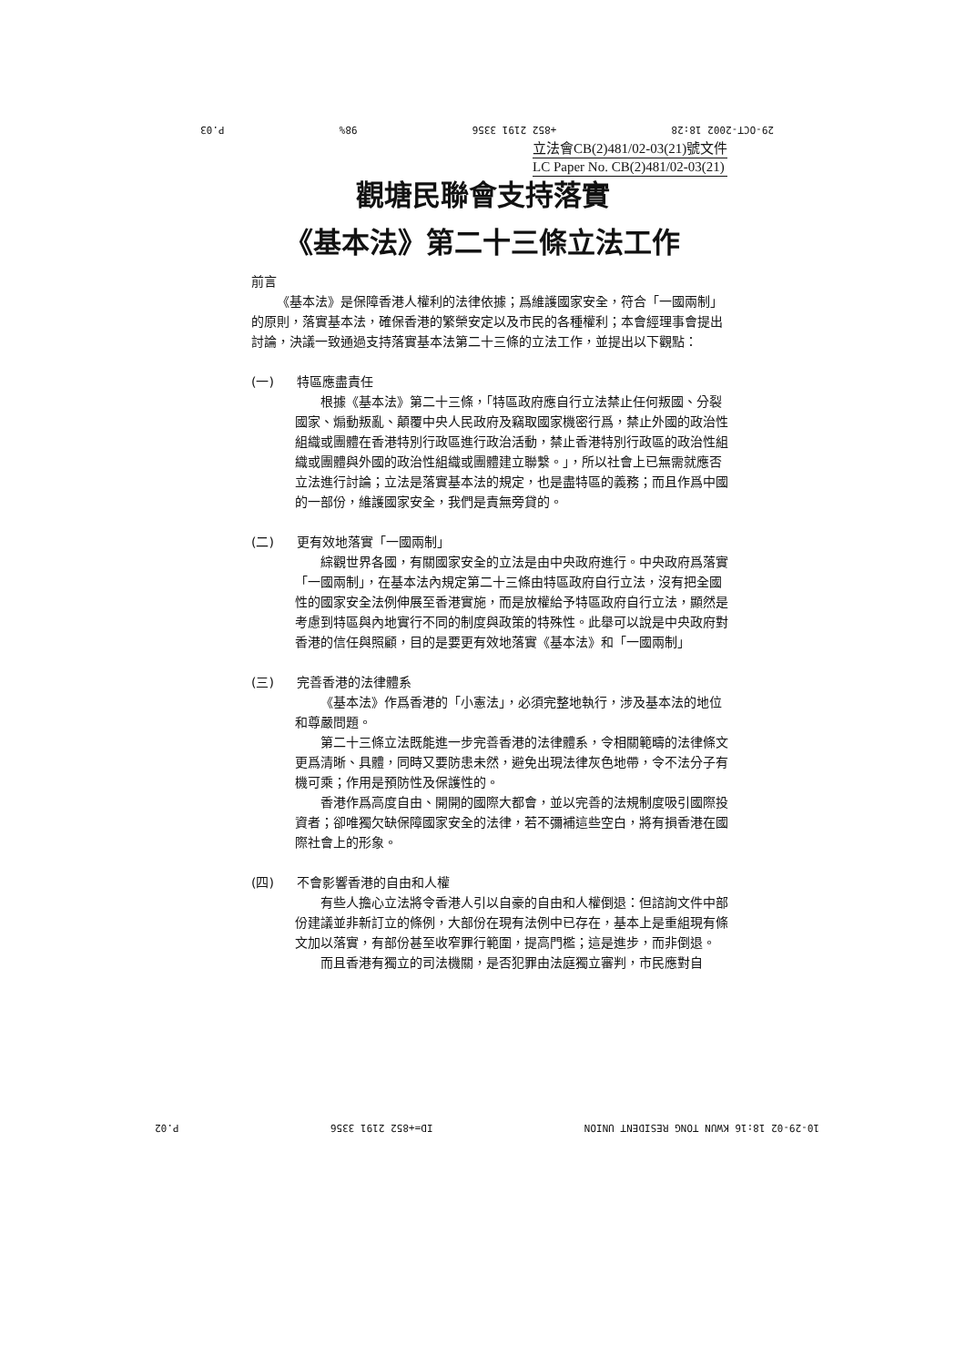29-OCT-2002 18:28 +852 2191 3356 98% P.03
立法會CB(2)481/02-03(21)號文件
LC Paper No. CB(2)481/02-03(21)
觀塘民聯會支持落實
《基本法》第二十三條立法工作
前言
《基本法》是保障香港人權利的法律依據；爲維護國家安全，符合「一國兩制」的原則，落實基本法，確保香港的繁榮安定以及市民的各種權利；本會經理事會提出討論，決議一致通過支持落實基本法第二十三條的立法工作，並提出以下觀點：
(一) 特區應盡責任
根據《基本法》第二十三條，「特區政府應自行立法禁止任何叛國、分裂國家、煽動叛亂、顛覆中央人民政府及竊取國家機密行爲，禁止外國的政治性組織或團體在香港特別行政區進行政治活動，禁止香港特別行政區的政治性組織或團體與外國的政治性組織或團體建立聯繫。」，所以社會上已無需就應否立法進行討論；立法是落實基本法的規定，也是盡特區的義務；而且作爲中國的一部份，維護國家安全，我們是責無旁貸的。
(二) 更有效地落實「一國兩制」
綜觀世界各國，有關國家安全的立法是由中央政府進行。中央政府爲落實「一國兩制」，在基本法內規定第二十三條由特區政府自行立法，沒有把全國性的國家安全法例伸展至香港實施，而是放權給予特區政府自行立法，顯然是考慮到特區與內地實行不同的制度與政策的特殊性。此舉可以說是中央政府對香港的信任與照顧，目的是要更有效地落實《基本法》和「一國兩制」
(三) 完善香港的法律體系
《基本法》作爲香港的「小憲法」，必須完整地執行，涉及基本法的地位和尊嚴問題。
第二十三條立法既能進一步完善香港的法律體系，令相關範疇的法律條文更爲清晰、具體，同時又要防患未然，避免出現法律灰色地帶，令不法分子有機可乘；作用是預防性及保護性的。
香港作爲高度自由、開開的國際大都會，並以完善的法規制度吸引國際投資者；卻唯獨欠缺保障國家安全的法律，若不彌補這些空白，將有損香港在國際社會上的形象。
(四) 不會影響香港的自由和人權
有些人擔心立法將令香港人引以自豪的自由和人權倒退：但諮詢文件中部份建議並非新訂立的條例，大部份在現有法例中已存在，基本上是重組現有條文加以落實，有部份甚至收窄罪行範圍，提高門檻；這是進步，而非倒退。
而且香港有獨立的司法機關，是否犯罪由法庭獨立審判，市民應對自
10-29-02 18:16 KWUN TONG RESIDENT UNION ID=+852 2191 3356 P.02